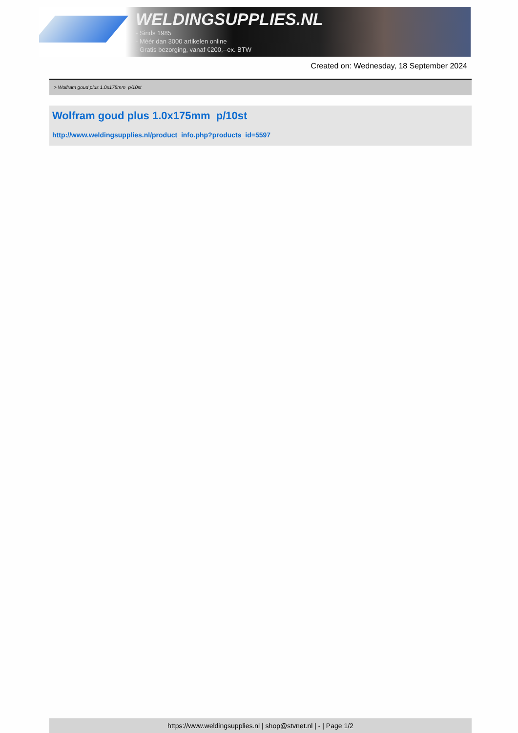WELDINGSUPPLIES.NL
- Sinds 1985
- Méér dan 3000 artikelen online
- Gratis bezorging, vanaf €200,--ex. BTW
Created on: Wednesday, 18 September 2024
> Wolfram goud plus 1.0x175mm p/10st
Wolfram goud plus 1.0x175mm p/10st
http://www.weldingsupplies.nl/product_info.php?products_id=5597
https://www.weldingsupplies.nl | shop@stvnet.nl | - | Page 1/2